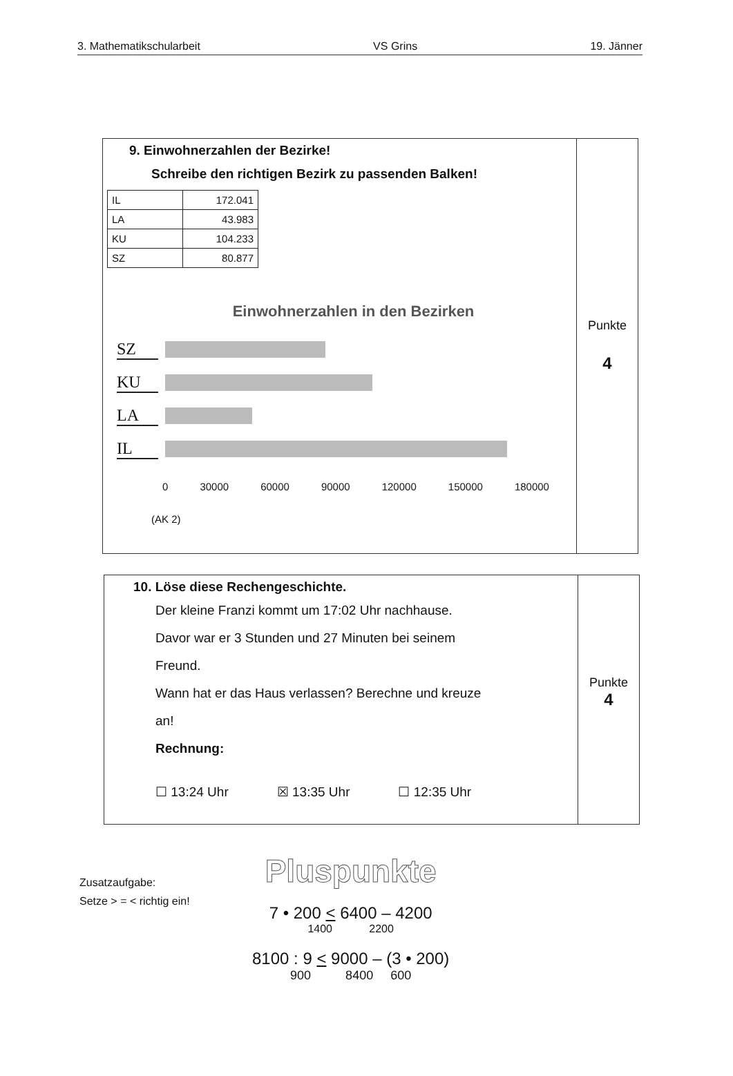3. Mathematikschularbeit VS Grins 19. Jänner
9. Einwohnerzahlen der Bezirke!
Schreibe den richtigen Bezirk zu passenden Balken!
| IL | 172.041 |
| LA | 43.983 |
| KU | 104.233 |
| SZ | 80.877 |
Einwohnerzahlen in den Bezirken
SZ
KU
LA
IL
0 30000 60000 90000 120000 150000 180000
(AK 2)
Punkte
4
10. Löse diese Rechengeschichte.
Der kleine Franzi kommt um 17:02 Uhr nachhause.
Davor war er 3 Stunden und 27 Minuten bei seinem
Freund.
Wann hat er das Haus verlassen? Berechne und kreuze
an!
Rechnung:
☐ 13:24 Uhr ☒ 13:35 Uhr ☐ 12:35 Uhr
Punkte
4
Zusatzaufgabe:
Setze > = < richtig ein!
Pluspunkte
7 • 200 < 6400 – 4200
1400 2200
8100 : 9 < 9000 – (3 • 200)
900 8400 600